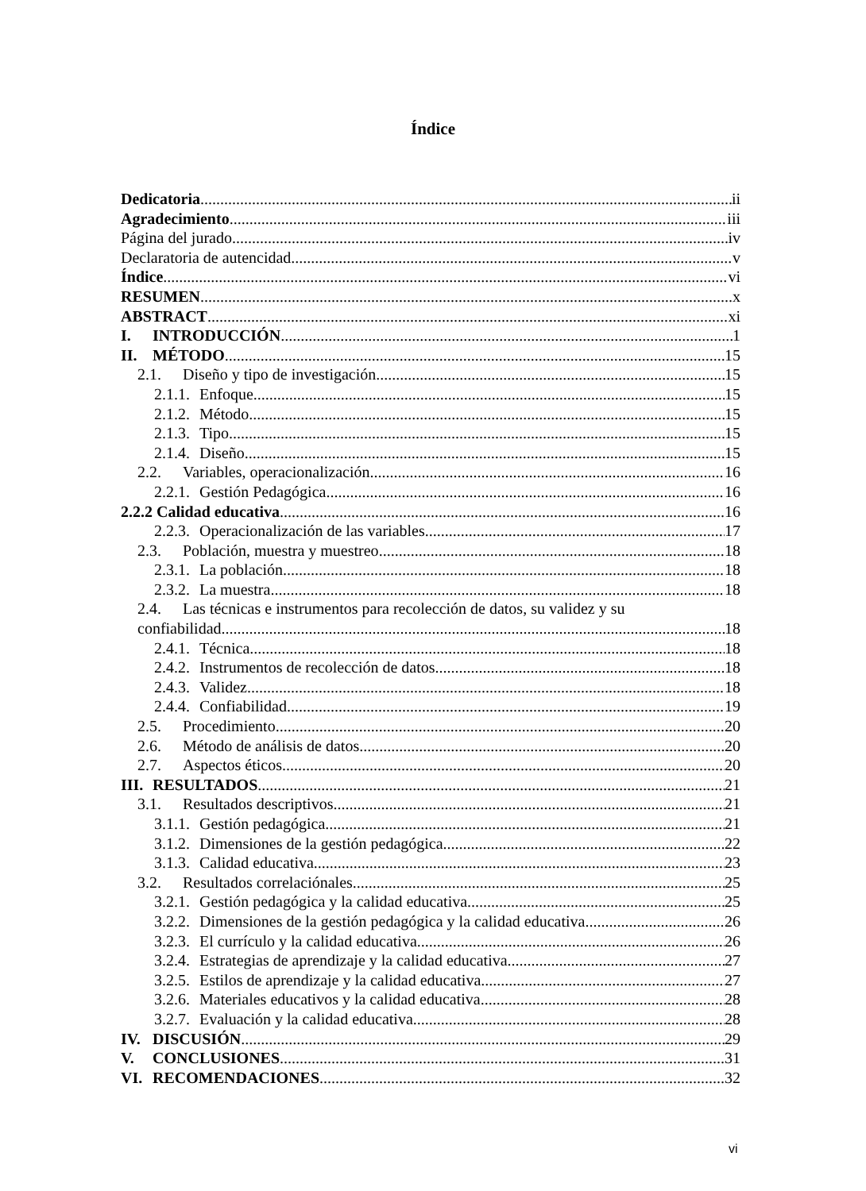Índice
Dedicatoria ii
Agradecimiento iii
Página del jurado iv
Declaratoria de autencidad v
Índice vi
RESUMEN x
ABSTRACT xi
I. INTRODUCCIÓN 1
II. MÉTODO 15
2.1. Diseño y tipo de investigación 15
2.1.1. Enfoque 15
2.1.2. Método 15
2.1.3. Tipo 15
2.1.4. Diseño 15
2.2. Variables, operacionalización 16
2.2.1. Gestión Pedagógica 16
2.2.2 Calidad educativa 16
2.2.3. Operacionalización de las variables 17
2.3. Población, muestra y muestreo 18
2.3.1. La población 18
2.3.2. La muestra 18
2.4. Las técnicas e instrumentos para recolección de datos, su validez y su
confiabilidad 18
2.4.1. Técnica 18
2.4.2. Instrumentos de recolección de datos 18
2.4.3. Validez 18
2.4.4. Confiabilidad 19
2.5. Procedimiento 20
2.6. Método de análisis de datos 20
2.7. Aspectos éticos 20
III. RESULTADOS 21
3.1. Resultados descriptivos 21
3.1.1. Gestión pedagógica 21
3.1.2. Dimensiones de la gestión pedagógica 22
3.1.3. Calidad educativa 23
3.2. Resultados correlaciónales 25
3.2.1. Gestión pedagógica y la calidad educativa 25
3.2.2. Dimensiones de la gestión pedagógica y la calidad educativa 26
3.2.3. El currículo y la calidad educativa 26
3.2.4. Estrategias de aprendizaje y la calidad educativa 27
3.2.5. Estilos de aprendizaje y la calidad educativa 27
3.2.6. Materiales educativos y la calidad educativa 28
3.2.7. Evaluación y la calidad educativa 28
IV. DISCUSIÓN 29
V. CONCLUSIONES 31
VI. RECOMENDACIONES 32
vi